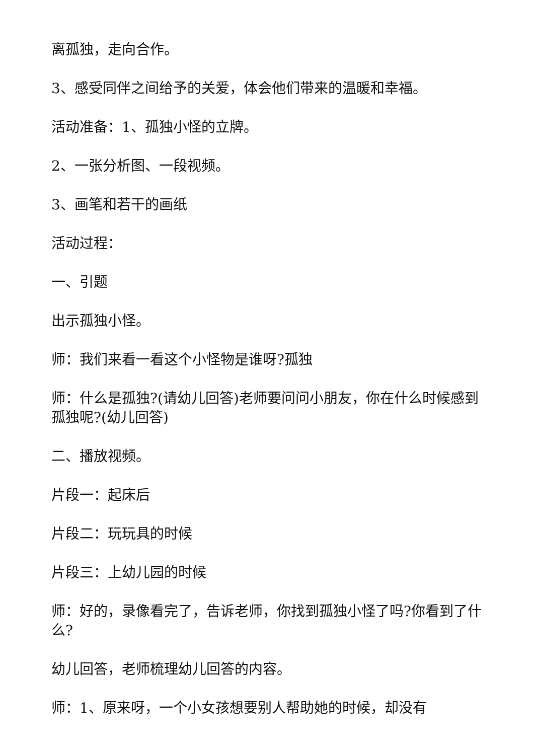离孤独，走向合作。
3、感受同伴之间给予的关爱，体会他们带来的温暖和幸福。
活动准备：1、孤独小怪的立牌。
2、一张分析图、一段视频。
3、画笔和若干的画纸
活动过程：
一、引题
出示孤独小怪。
师：我们来看一看这个小怪物是谁呀?孤独
师：什么是孤独?(请幼儿回答)老师要问问小朋友，你在什么时候感到孤独呢?(幼儿回答)
二、播放视频。
片段一：起床后
片段二：玩玩具的时候
片段三：上幼儿园的时候
师：好的，录像看完了，告诉老师，你找到孤独小怪了吗?你看到了什么?
幼儿回答，老师梳理幼儿回答的内容。
师：1、原来呀，一个小女孩想要别人帮助她的时候，却没有